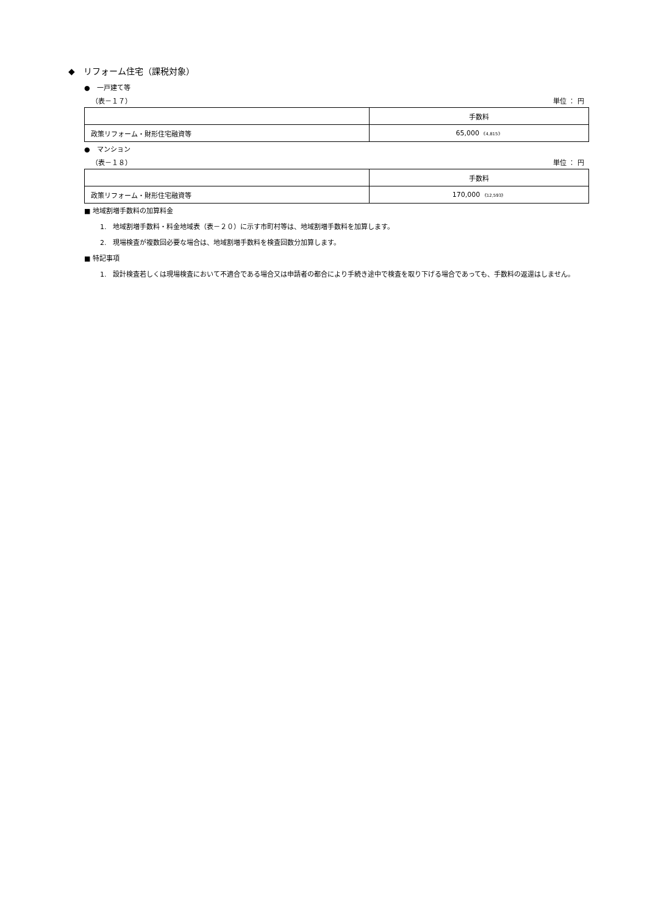◆　リフォーム住宅（課税対象）
●　一戸建て等
（表－１７） 単位 ： 円
| | 手数料 |
| --- | --- |
| 政策リフォーム・財形住宅融資等 | 65,000 《4,815》 |
●　マンション
（表－１８） 単位 ： 円
| | 手数料 |
| --- | --- |
| 政策リフォーム・財形住宅融資等 | 170,000 《12,593》 |
■ 地域割増手数料の加算料金
1.　地域割増手数料・料金地域表（表－２０）に示す市町村等は、地域割増手数料を加算します。
2.　現場検査が複数回必要な場合は、地域割増手数料を検査回数分加算します。
■ 特記事項
1.　設計検査若しくは現場検査において不適合である場合又は申請者の都合により手続き途中で検査を取り下げる場合であっても、手数料の返還はしません。